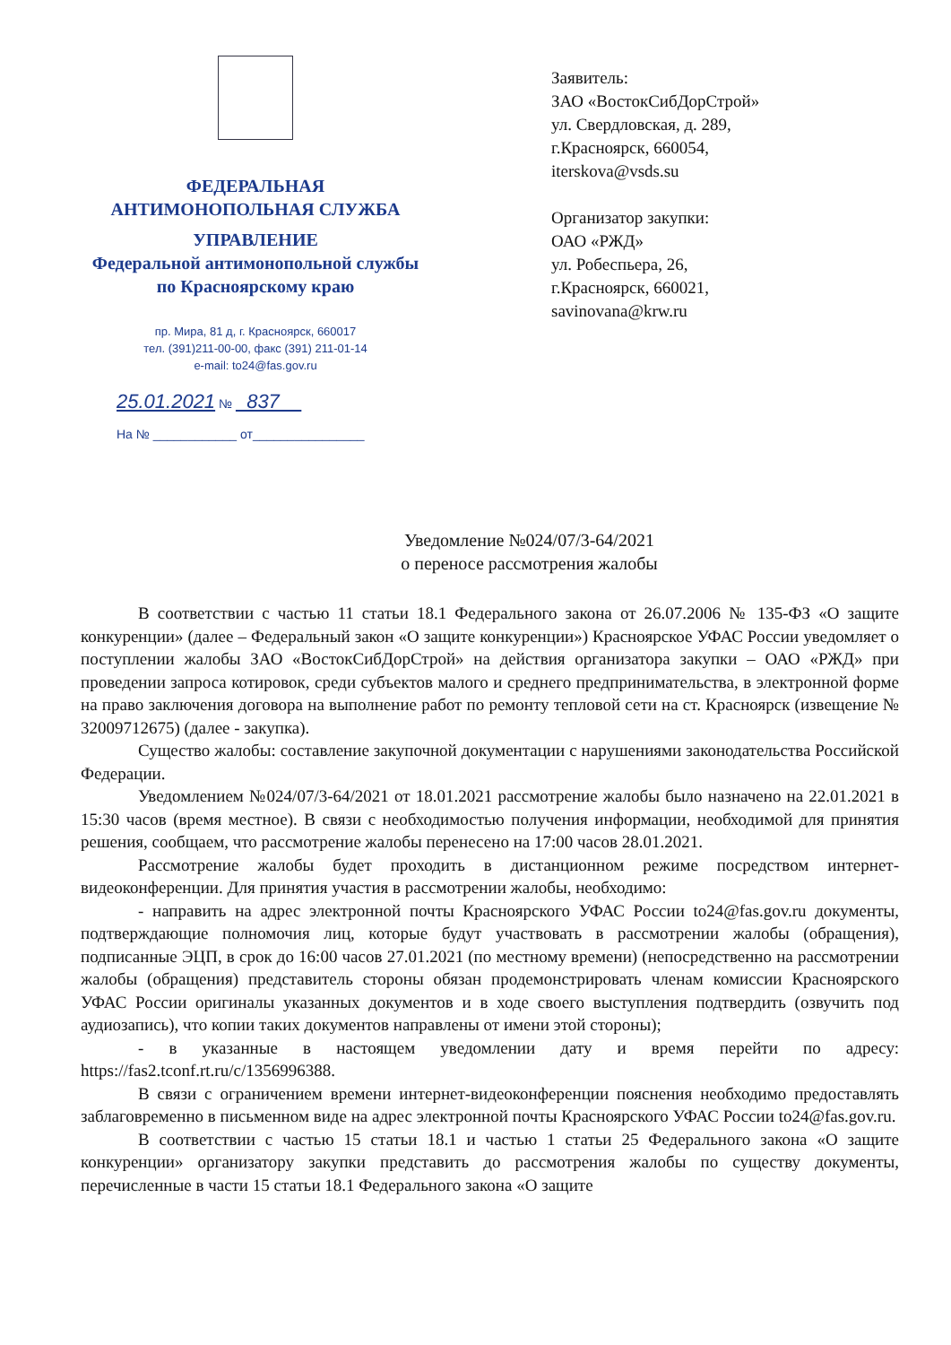ФЕДЕРАЛЬНАЯ
АНТИМОНОПОЛЬНАЯ СЛУЖБА
УПРАВЛЕНИЕ
Федеральной антимонопольной службы
по Красноярскому краю
пр. Мира, 81 д, г. Красноярск, 660017
тел. (391)211-00-00, факс (391) 211-01-14
e-mail: to24@fas.gov.ru
25.01.2021 № 837
На № ____________ от________________
Заявитель:
ЗАО «ВостокСибДорСтрой»
ул. Свердловская, д. 289,
г.Красноярск, 660054,
iterskova@vsds.su
Организатор закупки:
ОАО «РЖД»
ул. Робеспьера, 26,
г.Красноярск, 660021,
savinovana@krw.ru
Уведомление №024/07/3-64/2021
о переносе рассмотрения жалобы
В соответствии с частью 11 статьи 18.1 Федерального закона от 26.07.2006 № 135-ФЗ «О защите конкуренции» (далее – Федеральный закон «О защите конкуренции») Красноярское УФАС России уведомляет о поступлении жалобы ЗАО «ВостокСибДорСтрой» на действия организатора закупки – ОАО «РЖД» при проведении запроса котировок, среди субъектов малого и среднего предпринимательства, в электронной форме на право заключения договора на выполнение работ по ремонту тепловой сети на ст. Красноярск (извещение № 32009712675) (далее - закупка).
Существо жалобы: составление закупочной документации с нарушениями законодательства Российской Федерации.
Уведомлением №024/07/3-64/2021 от 18.01.2021 рассмотрение жалобы было назначено на 22.01.2021 в 15:30 часов (время местное). В связи с необходимостью получения информации, необходимой для принятия решения, сообщаем, что рассмотрение жалобы перенесено на 17:00 часов 28.01.2021.
Рассмотрение жалобы будет проходить в дистанционном режиме посредством интернет-видеоконференции. Для принятия участия в рассмотрении жалобы, необходимо:
- направить на адрес электронной почты Красноярского УФАС России to24@fas.gov.ru документы, подтверждающие полномочия лиц, которые будут участвовать в рассмотрении жалобы (обращения), подписанные ЭЦП, в срок до 16:00 часов 27.01.2021 (по местному времени) (непосредственно на рассмотрении жалобы (обращения) представитель стороны обязан продемонстрировать членам комиссии Красноярского УФАС России оригиналы указанных документов и в ходе своего выступления подтвердить (озвучить под аудиозапись), что копии таких документов направлены от имени этой стороны);
- в указанные в настоящем уведомлении дату и время перейти по адресу: https://fas2.tconf.rt.ru/c/1356996388.
В связи с ограничением времени интернет-видеоконференции пояснения необходимо предоставлять заблаговременно в письменном виде на адрес электронной почты Красноярского УФАС России to24@fas.gov.ru.
В соответствии с частью 15 статьи 18.1 и частью 1 статьи 25 Федерального закона «О защите конкуренции» организатору закупки представить до рассмотрения жалобы по существу документы, перечисленные в части 15 статьи 18.1 Федерального закона «О защите